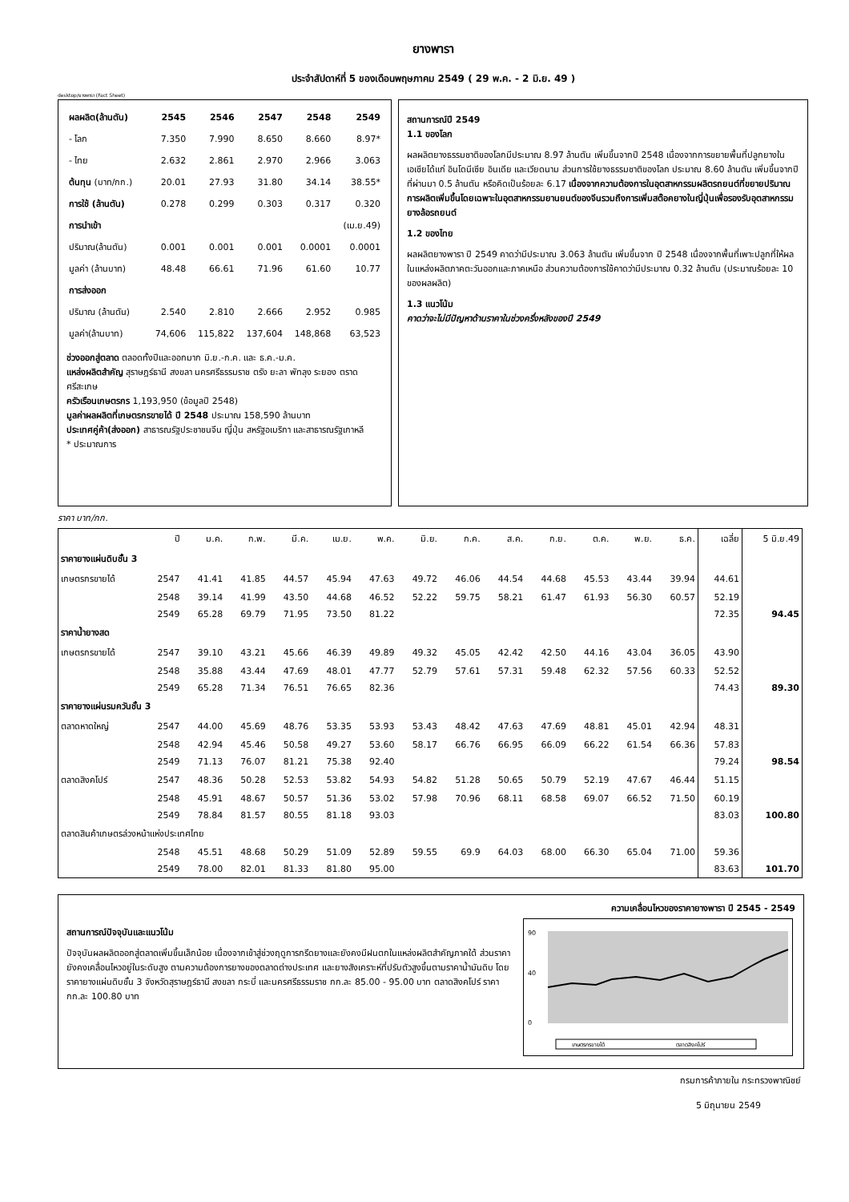ยางพารา
ประจำสัปดาห์ที่ 5 ของเดือนพฤษภาคม 2549 ( 29 พ.ค. - 2 มิ.ย. 49 )
desktop/ยางพารา (Fact Sheet)
| ผลผลิต(ล้านตัน) | 2545 | 2546 | 2547 | 2548 | 2549 |
| - โลก | 7.350 | 7.990 | 8.650 | 8.660 | 8.97* |
| - ไทย | 2.632 | 2.861 | 2.970 | 2.966 | 3.063 |
| ต้นทุน (บาท/กก.) | 20.01 | 27.93 | 31.80 | 34.14 | 38.55* |
| การใช้ (ล้านตัน) | 0.278 | 0.299 | 0.303 | 0.317 | 0.320 |
| การนำเข้า | | | | | (เม.ย.49) |
| ปริมาณ(ล้านตัน) | 0.001 | 0.001 | 0.001 | 0.0001 | 0.0001 |
| มูลค่า (ล้านบาท) | 48.48 | 66.61 | 71.96 | 61.60 | 10.77 |
| การส่งออก | | | | | |
| ปริมาณ (ล้านตัน) | 2.540 | 2.810 | 2.666 | 2.952 | 0.985 |
| มูลค่า(ล้านบาท) | 74,606 | 115,822 | 137,604 | 148,868 | 63,523 |
ช่วงออกสู่ตลาด ตลอดทั้งปีและออกมาก มิ.ย.-ก.ค. และ ธ.ค.-ม.ค.
แหล่งผลิตสำคัญ สุราษฎร์ธานี สงขลา นครศรีธรรมราช ตรัง ยะลา พัทลุง ระยอง ตราด ศรีสะเกษ
ครัวเรือนเกษตรกร 1,193,950 (ข้อมูลปี 2548)
มูลค่าผลผลิตที่เกษตรกรขายได้ ปี 2548 ประมาณ 158,590 ล้านบาท
ประเทศคู่ค้า(ส่งออก) สาธารณรัฐประชาชนจีน ญี่ปุ่น สหรัฐอเมริกา และสาธารณรัฐเกาหลี
* ประมาณการ
สถานการณ์ปี 2549
1.1 ของโลก
ผลผลิตยางธรรมชาติของโลกมีประมาณ 8.97 ล้านตัน เพิ่มขึ้นจากปี 2548 เนื่องจากการขยายพื้นที่ปลูกยางในเอเชียได้แก่ อินโดนีเซีย อินเดีย และเวียดนาม ส่วนการใช้ยางธรรมชาติของโลก ประมาณ 8.60 ล้านตัน เพิ่มขึ้นจากปีที่ผ่านมา 0.5 ล้านตัน หรือคิดเป็นร้อยละ 6.17 เนื่องจากความต้องการในอุตสาหกรรมผลิตรถยนต์ที่ขยายปริมาณการผลิตเพิ่มขึ้นโดยเฉพาะในอุตสาหกรรมยานยนต์ของจีนรวมถึงการเพิ่มสต๊อคยางในญี่ปุ่นเพื่อรองรับอุตสาหกรรมยางล้อรถยนต์
1.2 ของไทย
ผลผลิตยางพารา ปี 2549 คาดว่ามีประมาณ 3.063 ล้านตัน เพิ่มขึ้นจาก ปี 2548 เนื่องจากพื้นที่เพาะปลูกที่ให้ผลในแหล่งผลิตภาคตะวันออกและภาคเหนือ ส่วนความต้องการใช้คาดว่ามีประมาณ 0.32 ล้านตัน (ประมาณร้อยละ 10 ของผลผลิต)
1.3 แนวโน้ม
คาดว่าจะไม่มีปัญหาด้านราคาในช่วงครึ่งหลังของปี 2549
ราคา บาท/กก.
| | ปี | ม.ค. | ก.พ. | มี.ค. | เม.ย. | พ.ค. | มิ.ย. | ก.ค. | ส.ค. | ก.ย. | ต.ค. | พ.ย. | ธ.ค. | เฉลี่ย | 5 มิ.ย.49 |
| --- | --- | --- | --- | --- | --- | --- | --- | --- | --- | --- | --- | --- | --- | --- | --- |
| ราคายางแผ่นดิบชั้น 3 | | | | | | | | | | | | | | | |
| เกษตรกรขายได้ | 2547 | 41.41 | 41.85 | 44.57 | 45.94 | 47.63 | 49.72 | 46.06 | 44.54 | 44.68 | 45.53 | 43.44 | 39.94 | 44.61 | |
| | 2548 | 39.14 | 41.99 | 43.50 | 44.68 | 46.52 | 52.22 | 59.75 | 58.21 | 61.47 | 61.93 | 56.30 | 60.57 | 52.19 | |
| | 2549 | 65.28 | 69.79 | 71.95 | 73.50 | 81.22 | | | | | | | | 72.35 | 94.45 |
| ราคาน้ำยางสด | | | | | | | | | | | | | | | |
| เกษตรกรขายได้ | 2547 | 39.10 | 43.21 | 45.66 | 46.39 | 49.89 | 49.32 | 45.05 | 42.42 | 42.50 | 44.16 | 43.04 | 36.05 | 43.90 | |
| | 2548 | 35.88 | 43.44 | 47.69 | 48.01 | 47.77 | 52.79 | 57.61 | 57.31 | 59.48 | 62.32 | 57.56 | 60.33 | 52.52 | |
| | 2549 | 65.28 | 71.34 | 76.51 | 76.65 | 82.36 | | | | | | | | 74.43 | 89.30 |
| ราคายางแผ่นรมควันชั้น 3 | | | | | | | | | | | | | | | |
| ตลาดหาดใหญ่ | 2547 | 44.00 | 45.69 | 48.76 | 53.35 | 53.93 | 53.43 | 48.42 | 47.63 | 47.69 | 48.81 | 45.01 | 42.94 | 48.31 | |
| | 2548 | 42.94 | 45.46 | 50.58 | 49.27 | 53.60 | 58.17 | 66.76 | 66.95 | 66.09 | 66.22 | 61.54 | 66.36 | 57.83 | |
| | 2549 | 71.13 | 76.07 | 81.21 | 75.38 | 92.40 | | | | | | | | 79.24 | 98.54 |
| ตลาดสิงคโปร์ | 2547 | 48.36 | 50.28 | 52.53 | 53.82 | 54.93 | 54.82 | 51.28 | 50.65 | 50.79 | 52.19 | 47.67 | 46.44 | 51.15 | |
| | 2548 | 45.91 | 48.67 | 50.57 | 51.36 | 53.02 | 57.98 | 70.96 | 68.11 | 68.58 | 69.07 | 66.52 | 71.50 | 60.19 | |
| | 2549 | 78.84 | 81.57 | 80.55 | 81.18 | 93.03 | | | | | | | | 83.03 | 100.80 |
| ตลาดสินค้าเกษตรล่วงหน้าแห่งประเทศไทย | | | | | | | | | | | | | | | |
| | 2548 | 45.51 | 48.68 | 50.29 | 51.09 | 52.89 | 59.55 | 69.9 | 64.03 | 68.00 | 66.30 | 65.04 | 71.00 | 59.36 | |
| | 2549 | 78.00 | 82.01 | 81.33 | 81.80 | 95.00 | | | | | | | | 83.63 | 101.70 |
สถานการณ์ปัจจุบันและแนวโน้ม
ปัจจุบันผลผลิตออกสู่ตลาดเพิ่มขึ้นเล็กน้อย เนื่องจากเข้าสู่ช่วงฤดูการกรีดยางและยังคงมีฝนตกในแหล่งผลิตสำคัญภาคใต้ ส่วนราคายังคงเคลื่อนไหวอยู่ในระดับสูง ตามความต้องการยางของตลาดต่างประเทศ และยางสังเคราะห์ที่ปรับตัวสูงขึ้นตามราคาน้ำมันดิบ โดยราคายางแผ่นดิบชั้น 3 จังหวัดสุราษฎร์ธานี สงขลา กระบี่ และนครศรีธรรมราช กก.ละ 85.00 - 95.00 บาท ตลาดสิงคโปร์ ราคากก.ละ 100.80 บาท
ความเคลื่อนไหวของราคายางพารา ปี 2545 - 2549
90
40
0
เกษตรกรขายได้
ตลาดสิงคโปร์
กรมการค้าภายใน กระทรวงพาณิชย์
5 มิถุนายน 2549